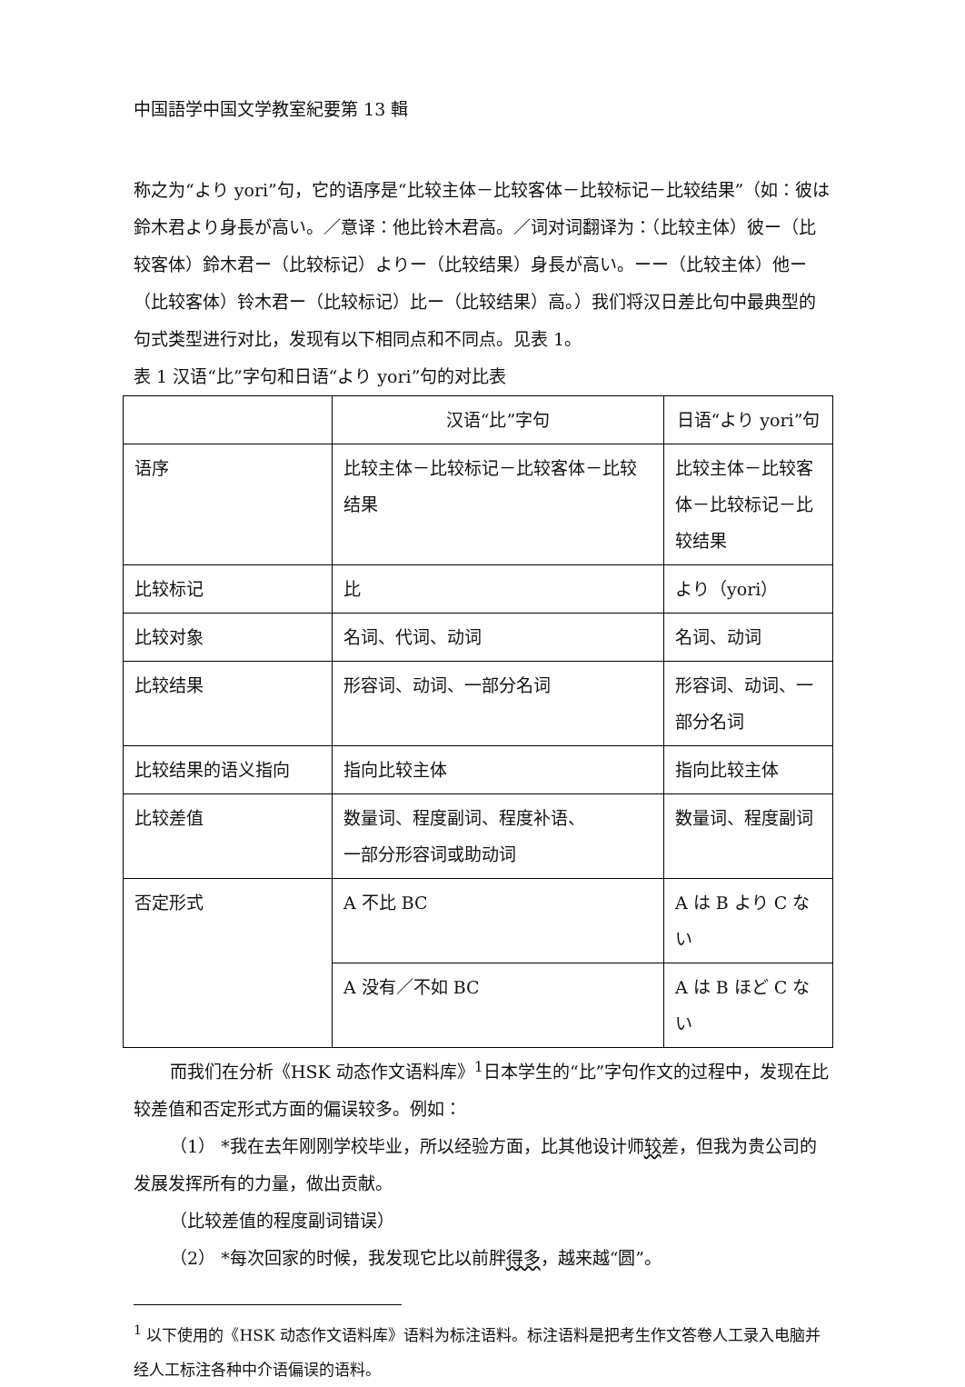中国語学中国文学教室紀要第 13 輯
称之为“より yori”句，它的语序是“比较主体－比较客体－比较标记－比较结果”（如：彼は鈴木君より身長が高い。／意译：他比铃木君高。／词对词翻译为：（比较主体）彼ー（比较客体）鈴木君ー（比较标记）よりー（比较结果）身長が高い。ーー（比较主体）他ー（比较客体）铃木君ー（比较标记）比ー（比较结果）高。）我们将汉日差比句中最典型的句式类型进行对比，发现有以下相同点和不同点。见表 1。
表 1 汉语“比”字句和日语“より yori”句的对比表
| | 汉语“比”字句 | 日语“より yori”句 |
| 语序 | 比较主体－比较标记－比较客体－比较结果 | 比较主体－比较客体－比较标记－比较结果 |
| 比较标记 | 比 | より（yori） |
| 比较对象 | 名词、代词、动词 | 名词、动词 |
| 比较结果 | 形容词、动词、一部分名词 | 形容词、动词、一部分名词 |
| 比较结果的语义指向 | 指向比较主体 | 指向比较主体 |
| 比较差值 | 数量词、程度副词、程度补语、 一部分形容词或助动词 | 数量词、程度副词 |
| 否定形式 | A 不比 BC | A は B より C ない |
| | A 没有／不如 BC | A は B ほど C ない |
而我们在分析《HSK 动态作文语料库》<sup>1</sup>日本学生的“比”字句作文的过程中，发现在比较差值和否定形式方面的偏误较多。例如：
（1） *我在去年刚刚学校毕业，所以经验方面，比其他设计师较差，但我为贵公司的发展发挥所有的力量，做出贡献。
（比较差值的程度副词错误）
（2） *每次回家的时候，我发现它比以前胖得多，越来越“圆”。
<sup>1</sup> 以下使用的《HSK 动态作文语料库》语料为标注语料。标注语料是把考生作文答卷人工录入电脑并经人工标注各种中介语偏误的语料。